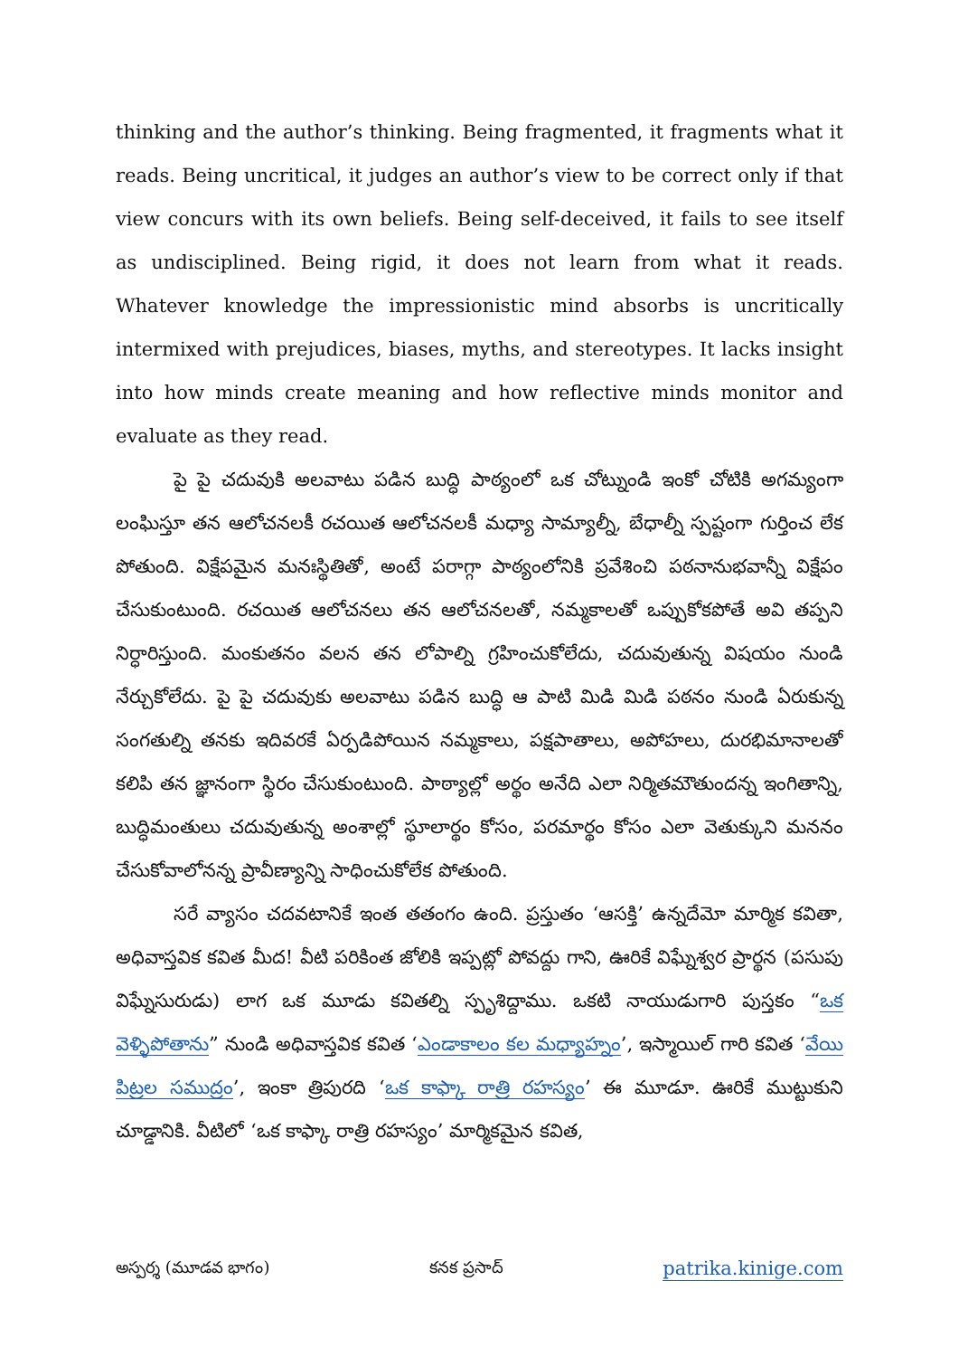thinking and the author’s thinking. Being fragmented, it fragments what it reads. Being uncritical, it judges an author’s view to be correct only if that view concurs with its own beliefs. Being self-deceived, it fails to see itself as undisciplined. Being rigid, it does not learn from what it reads. Whatever knowledge the impressionistic mind absorbs is uncritically intermixed with prejudices, biases, myths, and stereotypes. It lacks insight into how minds create meaning and how reflective minds monitor and evaluate as they read.
పై పై చదువుకి అలవాటు పడిన బుద్ధి పాఠ్యంలో ఒక చోట్నుండి ఇంకో చోటికి అగమ్యంగా లంఘిస్తూ తన ఆలోచనలకీ రచయిత ఆలోచనలకీ మధ్యా సామ్యాల్నీ, బేధాల్నీ స్పష్టంగా గుర్తించ లేక పోతుంది. విక్షేపమైన మనఃస్థితితో, అంటే పరాగ్గా పాఠ్యంలోనికి ప్రవేశించి పఠనానుభవాన్నీ విక్షేపం చేసుకుంటుంది. రచయిత ఆలోచనలు తన ఆలోచనలతో, నమ్మకాలతో ఒప్పుకోకపోతే అవి తప్పని నిర్ధారిస్తుంది. మంకుతనం వలన తన లోపాల్ని గ్రహించుకోలేదు, చదువుతున్న విషయం నుండి నేర్చుకోలేదు. పై పై చదువుకు అలవాటు పడిన బుద్ధి ఆ పాటి మిడి మిడి పఠనం నుండి ఏరుకున్న సంగతుల్ని తనకు ఇదివరకే ఏర్పడిపోయిన నమ్మకాలు, పక్షపాతాలు, అపోహలు, దురభిమానాలతో కలిపి తన జ్ఞానంగా స్థిరం చేసుకుంటుంది. పాఠ్యాల్లో అర్థం అనేది ఎలా నిర్మితమౌతుందన్న ఇంగితాన్ని, బుద్ధిమంతులు చదువుతున్న అంశాల్లో స్థూలార్థం కోసం, పరమార్థం కోసం ఎలా వెతుక్కుని మననం చేసుకోవాలోనన్న ప్రావీణ్యాన్ని సాధించుకోలేక పోతుంది.
సరే వ్యాసం చదవటానికే ఇంత తతంగం ఉంది. ప్రస్తుతం ‘ఆసక్తి’ ఉన్నదేమో మార్మిక కవితా, అధివాస్తవిక కవిత మీద! వీటి పరికింత జోలికి ఇప్పట్లో పోవద్దు గాని, ఊరికే విఘ్నేశ్వర ప్రార్థన (పసుపు విఘ్నేసురుడు) లాగ ఒక మూడు కవితల్ని స్పృశిద్దాము. ఒకటి నాయుడుగారి పుస్తకం “ఒక వెళ్ళిపోతాను” నుండి అధివాస్తవిక కవిత ‘ఎండాకాలం కల మధ్యాహ్నం’, ఇస్మాయిల్ గారి కవిత ‘వేయి పిట్రల సముద్రం’, ఇంకా త్రిపురది ‘ఒక కాఫ్కా రాత్రి రహస్యం’ ఈ మూడూ. ఊరికే ముట్టుకుని చూడ్డానికి. వీటిలో ‘ఒక కాఫ్కా రాత్రి రహస్యం’ మార్మికమైన కవిత,
అస్పర్శ (మూడవ భాగం) కనక ప్రసాద్ patrika.kinige.com